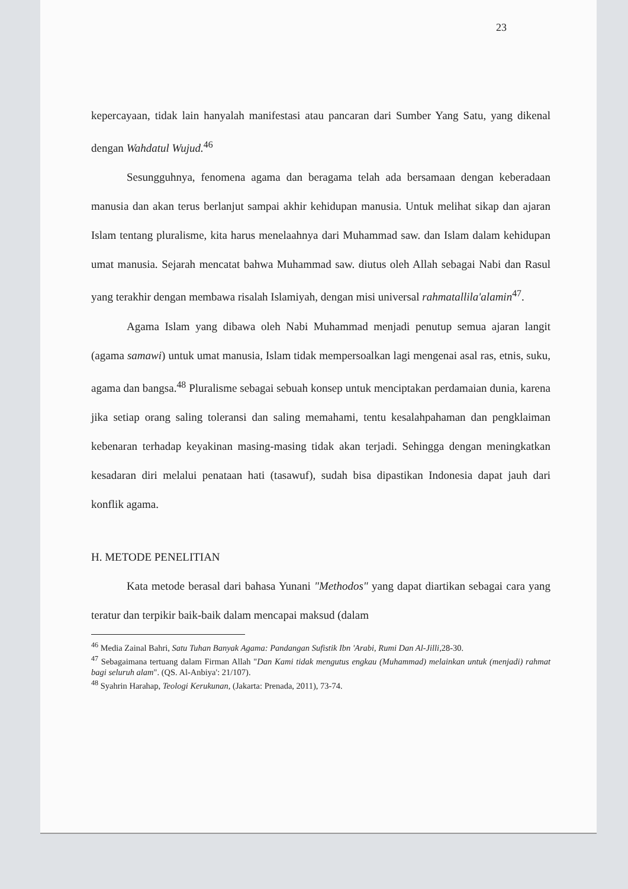23
kepercayaan, tidak lain hanyalah manifestasi atau pancaran dari Sumber Yang Satu, yang dikenal dengan Wahdatul Wujud.<sup>46</sup>
Sesungguhnya, fenomena agama dan beragama telah ada bersamaan dengan keberadaan manusia dan akan terus berlanjut sampai akhir kehidupan manusia. Untuk melihat sikap dan ajaran Islam tentang pluralisme, kita harus menelaahnya dari Muhammad saw. dan Islam dalam kehidupan umat manusia. Sejarah mencatat bahwa Muhammad saw. diutus oleh Allah sebagai Nabi dan Rasul yang terakhir dengan membawa risalah Islamiyah, dengan misi universal rahmatallila'alamin<sup>47</sup>.
Agama Islam yang dibawa oleh Nabi Muhammad menjadi penutup semua ajaran langit (agama samawi) untuk umat manusia, Islam tidak mempersoalkan lagi mengenai asal ras, etnis, suku, agama dan bangsa.<sup>48</sup> Pluralisme sebagai sebuah konsep untuk menciptakan perdamaian dunia, karena jika setiap orang saling toleransi dan saling memahami, tentu kesalahpahaman dan pengklaiman kebenaran terhadap keyakinan masing-masing tidak akan terjadi. Sehingga dengan meningkatkan kesadaran diri melalui penataan hati (tasawuf), sudah bisa dipastikan Indonesia dapat jauh dari konflik agama.
H. METODE PENELITIAN
Kata metode berasal dari bahasa Yunani "Methodos" yang dapat diartikan sebagai cara yang teratur dan terpikir baik-baik dalam mencapai maksud (dalam
<sup>46</sup> Media Zainal Bahri, Satu Tuhan Banyak Agama: Pandangan Sufistik Ibn 'Arabi, Rumi Dan Al-Jilli, 28-30.
<sup>47</sup> Sebagaimana tertuang dalam Firman Allah "Dan Kami tidak mengutus engkau (Muhammad) melainkan untuk (menjadi) rahmat bagi seluruh alam". (QS. Al-Anbiya': 21/107).
<sup>48</sup> Syahrin Harahap, Teologi Kerukunan, (Jakarta: Prenada, 2011), 73-74.